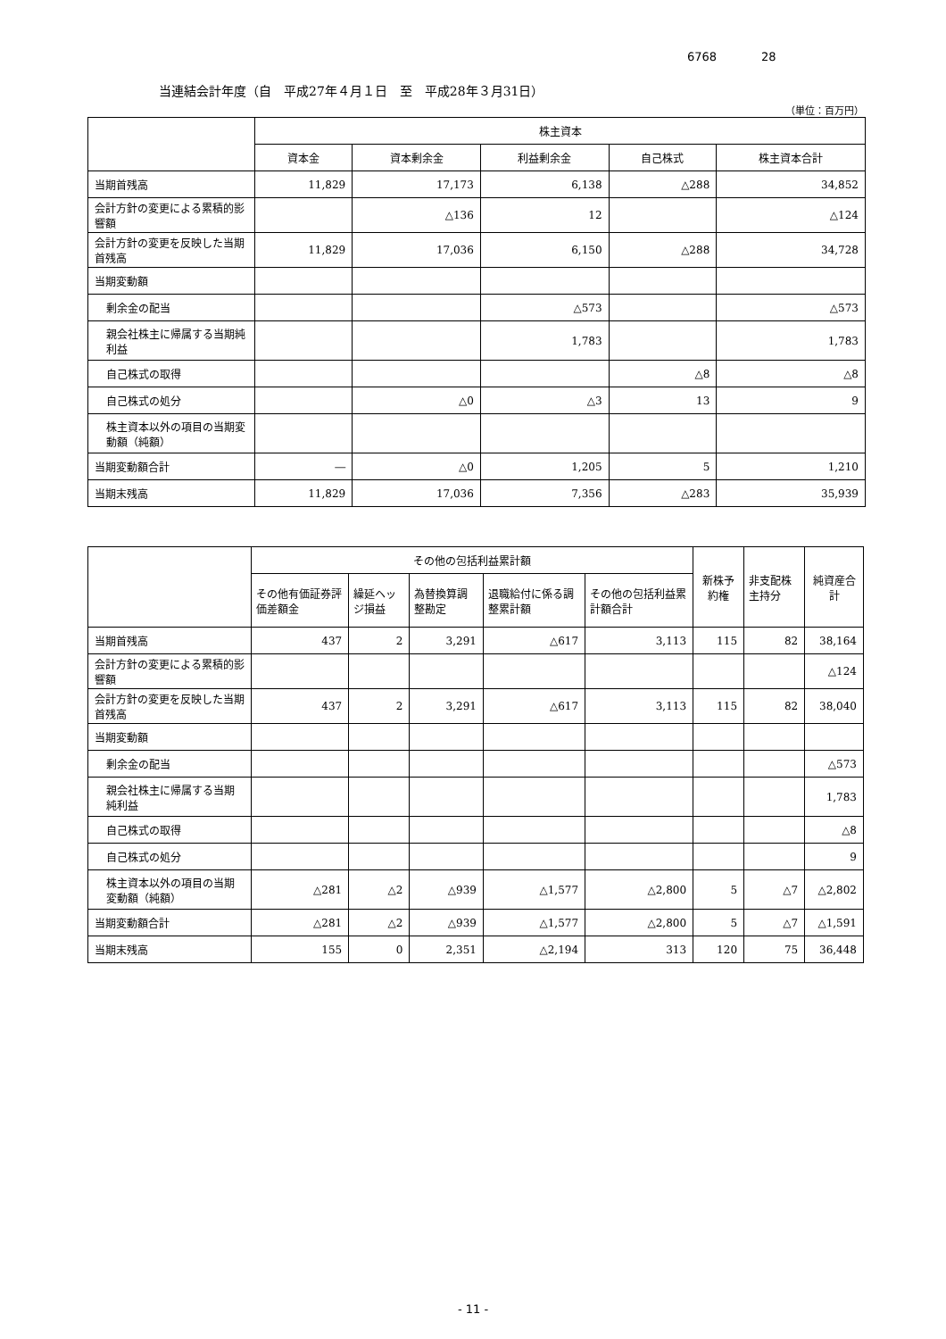6768 28
当連結会計年度（自　平成27年４月１日　至　平成28年３月31日）
（単位：百万円）
| | 株主資本 | | | | |
| --- | --- | --- | --- | --- | --- |
| | 資本金 | 資本剰余金 | 利益剰余金 | 自己株式 | 株主資本合計 |
| 当期首残高 | 11,829 | 17,173 | 6,138 | △288 | 34,852 |
| 会計方針の変更による累積的影響額 | | △136 | 12 | | △124 |
| 会計方針の変更を反映した当期首残高 | 11,829 | 17,036 | 6,150 | △288 | 34,728 |
| 当期変動額 | | | | | |
| 剰余金の配当 | | | △573 | | △573 |
| 親会社株主に帰属する当期純利益 | | | 1,783 | | 1,783 |
| 自己株式の取得 | | | | △8 | △8 |
| 自己株式の処分 | | △0 | △3 | 13 | 9 |
| 株主資本以外の項目の当期変動額（純額） | | | | | |
| 当期変動額合計 | ― | △0 | 1,205 | 5 | 1,210 |
| 当期末残高 | 11,829 | 17,036 | 7,356 | △283 | 35,939 |
| | その他の包括利益累計額 | | | | | 新株予約権 | 非支配株主持分 | 純資産合計 |
| --- | --- | --- | --- | --- | --- | --- | --- | --- |
| | その他有価証券評価差額金 | 繰延ヘッジ損益 | 為替換算調整勘定 | 退職給付に係る調整累計額 | その他の包括利益累計額合計 | | | |
| 当期首残高 | 437 | 2 | 3,291 | △617 | 3,113 | 115 | 82 | 38,164 |
| 会計方針の変更による累積的影響額 | | | | | | | | △124 |
| 会計方針の変更を反映した当期首残高 | 437 | 2 | 3,291 | △617 | 3,113 | 115 | 82 | 38,040 |
| 当期変動額 | | | | | | | | |
| 剰余金の配当 | | | | | | | | △573 |
| 親会社株主に帰属する当期純利益 | | | | | | | | 1,783 |
| 自己株式の取得 | | | | | | | | △8 |
| 自己株式の処分 | | | | | | | | 9 |
| 株主資本以外の項目の当期変動額（純額） | △281 | △2 | △939 | △1,577 | △2,800 | 5 | △7 | △2,802 |
| 当期変動額合計 | △281 | △2 | △939 | △1,577 | △2,800 | 5 | △7 | △1,591 |
| 当期末残高 | 155 | 0 | 2,351 | △2,194 | 313 | 120 | 75 | 36,448 |
- 11 -